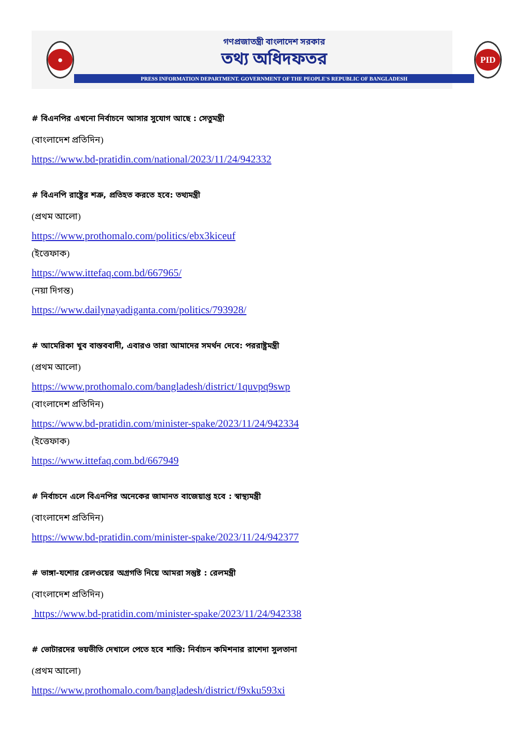●
গণপ্রজাতন্ত্রী বাংলাদেশ সরকার
তথ্য অধিদফতর
PRESS INFORMATION DEPARTMENT. GOVERNMENT OF THE PEOPLE'S REPUBLIC OF BANGLADESH
PID
# বিএনপির এখনো নির্বাচনে আসার সুযোগ আছে : সেতুমন্ত্রী
(বাংলাদেশ প্রতিদিন)
https://www.bd-pratidin.com/national/2023/11/24/942332
# বিএনপি রাষ্ট্রের শত্রু, প্রতিহত করতে হবে: তথ্যমন্ত্রী
(প্রথম আলো)
https://www.prothomalo.com/politics/ebx3kiceuf
(ইত্তেফাক)
https://www.ittefaq.com.bd/667965/
(নয়া দিগন্ত)
https://www.dailynayadiganta.com/politics/793928/
# আমেরিকা খুব বাস্তববাদী, এবারও তারা আমাদের সমর্থন দেবে: পররাষ্ট্রমন্ত্রী
(প্রথম আলো)
https://www.prothomalo.com/bangladesh/district/1quvpq9swp
(বাংলাদেশ প্রতিদিন)
https://www.bd-pratidin.com/minister-spake/2023/11/24/942334
(ইত্তেফাক)
https://www.ittefaq.com.bd/667949
# নির্বাচনে এলে বিএনপির অনেকের জামানত বাজেয়াপ্ত হবে : স্বাস্থ্যমন্ত্রী
(বাংলাদেশ প্রতিদিন)
https://www.bd-pratidin.com/minister-spake/2023/11/24/942377
# ভাঙ্গা-যশোর রেলওয়ের অগ্রগতি নিয়ে আমরা সন্তুষ্ট : রেলমন্ত্রী
(বাংলাদেশ প্রতিদিন)
https://www.bd-pratidin.com/minister-spake/2023/11/24/942338
# ভোটারদের ভয়ভীতি দেখালে পেতে হবে শাস্তি: নির্বাচন কমিশনার রাশেদা সুলতানা
(প্রথম আলো)
https://www.prothomalo.com/bangladesh/district/f9xku593xi